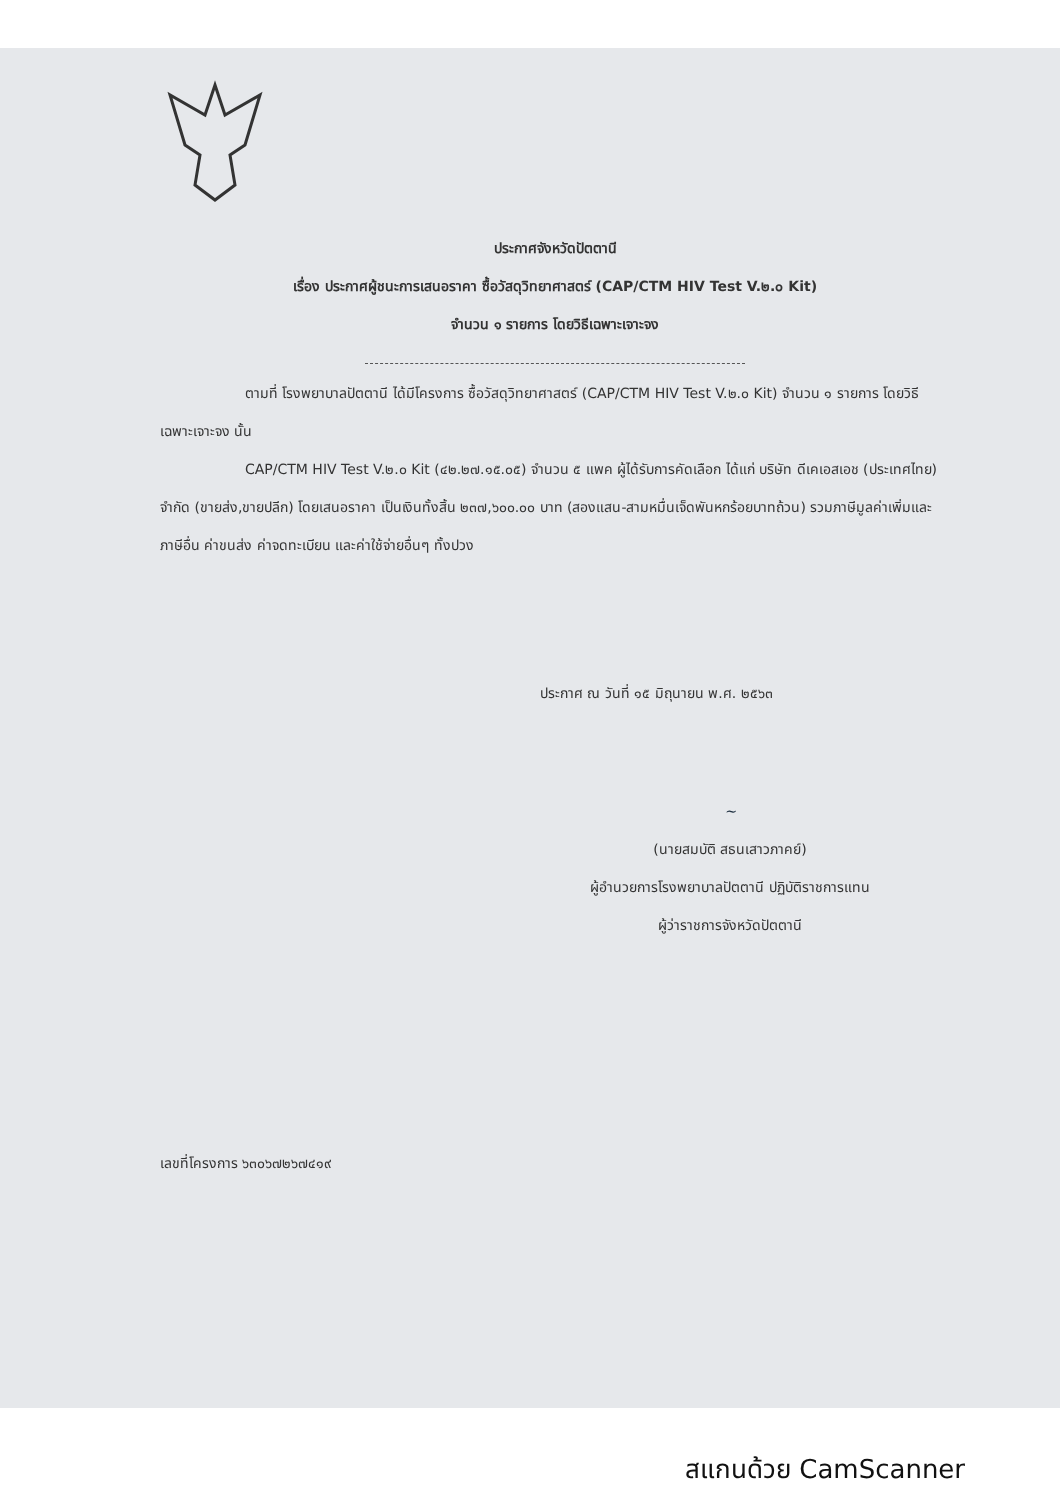ประกาศจังหวัดปัตตานี
เรื่อง ประกาศผู้ชนะการเสนอราคา ซื้อวัสดุวิทยาศาสตร์ (CAP/CTM HIV Test V.๒.๐ Kit)
จำนวน ๑ รายการ โดยวิธีเฉพาะเจาะจง
ตามที่ โรงพยาบาลปัตตานี ได้มีโครงการ ซื้อวัสดุวิทยาศาสตร์ (CAP/CTM HIV Test V.๒.๐ Kit) จำนวน ๑ รายการ โดยวิธีเฉพาะเจาะจง นั้น
CAP/CTM HIV Test V.๒.๐ Kit (๔๒.๒๗.๑๕.๐๕) จำนวน ๕ แพค ผู้ได้รับการคัดเลือก ได้แก่ บริษัท ดีเคเอสเอช (ประเทศไทย) จำกัด (ขายส่ง,ขายปลีก) โดยเสนอราคา เป็นเงินทั้งสิ้น ๒๓๗,๖๐๐.๐๐ บาท (สองแสน-สามหมื่นเจ็ดพันหกร้อยบาทถ้วน) รวมภาษีมูลค่าเพิ่มและภาษีอื่น ค่าขนส่ง ค่าจดทะเบียน และค่าใช้จ่ายอื่นๆ ทั้งปวง
ประกาศ ณ วันที่ ๑๕ มิถุนายน พ.ศ. ๒๕๖๓
~
(นายสมบัติ สธนเสาวภาคย์)
ผู้อำนวยการโรงพยาบาลปัตตานี ปฏิบัติราชการแทน
ผู้ว่าราชการจังหวัดปัตตานี
เลขที่โครงการ ๖๓๐๖๗๒๖๗๔๑๙
สแกนด้วย CamScanner